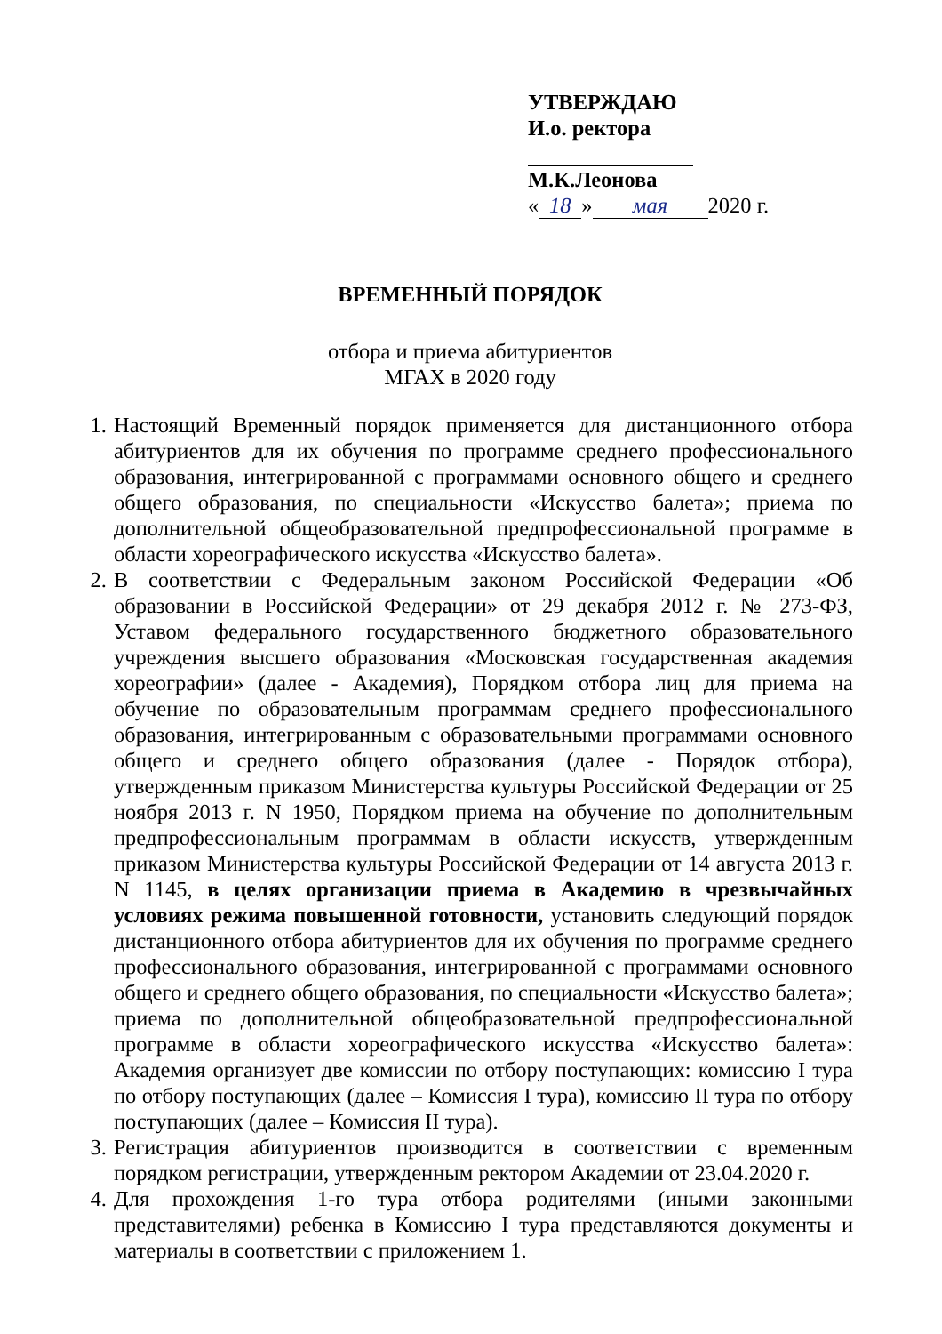УТВЕРЖДАЮ
И.о. ректора
М.К.Леонова
« 18 » мая 2020 г.
ВРЕМЕННЫЙ ПОРЯДОК
отбора и приема абитуриентов
МГАХ в 2020 году
1. Настоящий Временный порядок применяется для дистанционного отбора абитуриентов для их обучения по программе среднего профессионального образования, интегрированной с программами основного общего и среднего общего образования, по специальности «Искусство балета»; приема по дополнительной общеобразовательной предпрофессиональной программе в области хореографического искусства «Искусство балета».
2. В соответствии с Федеральным законом Российской Федерации «Об образовании в Российской Федерации» от 29 декабря 2012 г. № 273-ФЗ, Уставом федерального государственного бюджетного образовательного учреждения высшего образования «Московская государственная академия хореографии» (далее - Академия), Порядком отбора лиц для приема на обучение по образовательным программам среднего профессионального образования, интегрированным с образовательными программами основного общего и среднего общего образования (далее - Порядок отбора), утвержденным приказом Министерства культуры Российской Федерации от 25 ноября 2013 г. N 1950, Порядком приема на обучение по дополнительным предпрофессиональным программам в области искусств, утвержденным приказом Министерства культуры Российской Федерации от 14 августа 2013 г. N 1145, в целях организации приема в Академию в чрезвычайных условиях режима повышенной готовности, установить следующий порядок дистанционного отбора абитуриентов для их обучения по программе среднего профессионального образования, интегрированной с программами основного общего и среднего общего образования, по специальности «Искусство балета»; приема по дополнительной общеобразовательной предпрофессиональной программе в области хореографического искусства «Искусство балета»: Академия организует две комиссии по отбору поступающих: комиссию I тура по отбору поступающих (далее – Комиссия I тура), комиссию II тура по отбору поступающих (далее – Комиссия II тура).
3. Регистрация абитуриентов производится в соответствии с временным порядком регистрации, утвержденным ректором Академии от 23.04.2020 г.
4. Для прохождения 1-го тура отбора родителями (иными законными представителями) ребенка в Комиссию I тура представляются документы и материалы в соответствии с приложением 1.